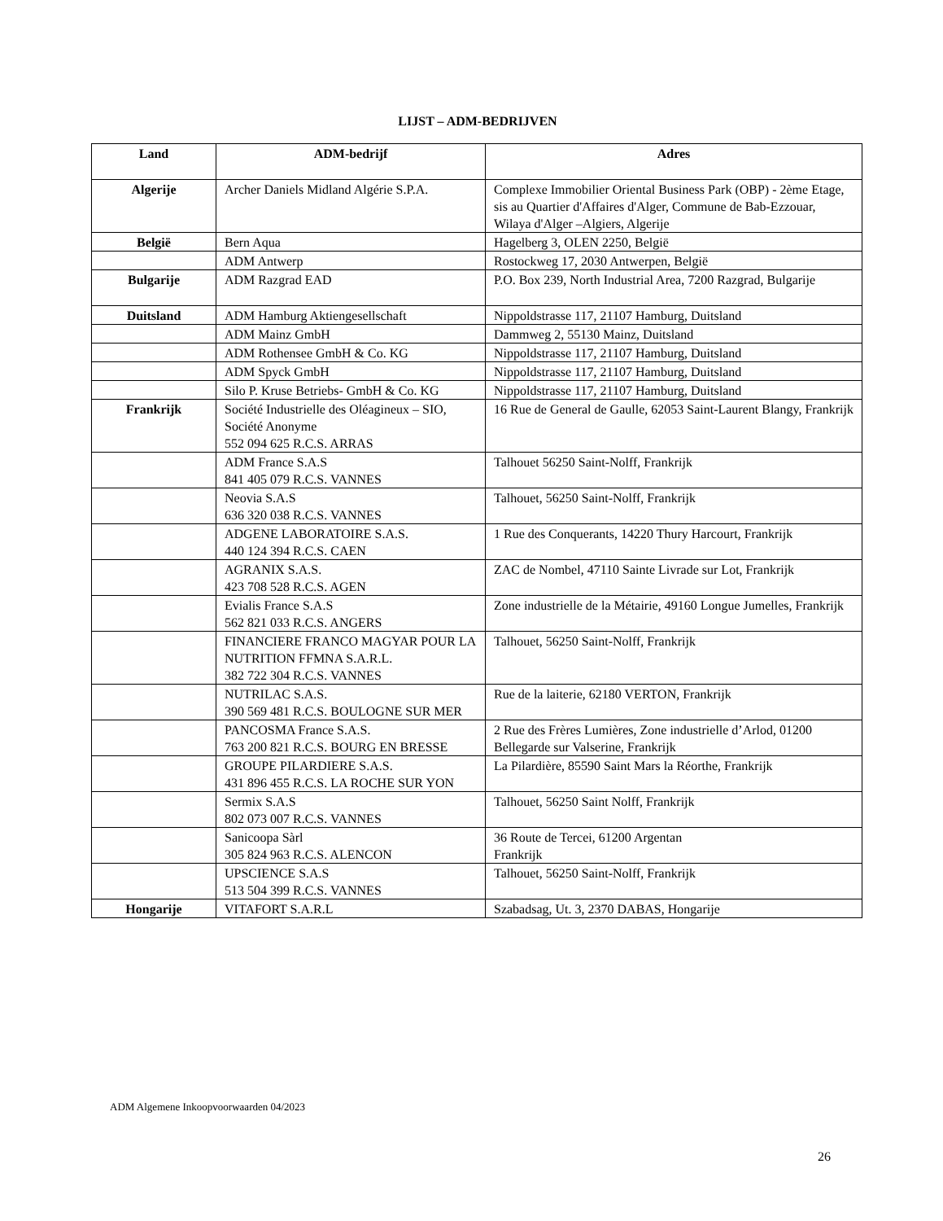LIJST – ADM-BEDRIJVEN
| Land | ADM-bedrijf | Adres |
| --- | --- | --- |
| Algerije | Archer Daniels Midland Algérie S.P.A. | Complexe Immobilier Oriental Business Park (OBP) - 2ème Etage, sis au Quartier d'Affaires d'Alger, Commune de Bab-Ezzouar, Wilaya d'Alger –Algiers, Algerije |
| België | Bern Aqua | Hagelberg 3, OLEN 2250, België |
| | ADM Antwerp | Rostockweg 17, 2030 Antwerpen, België |
| Bulgarije | ADM Razgrad EAD | P.O. Box 239, North Industrial Area, 7200 Razgrad, Bulgarije |
| Duitsland | ADM Hamburg Aktiengesellschaft | Nippoldstrasse 117, 21107 Hamburg, Duitsland |
| | ADM Mainz GmbH | Dammweg 2, 55130 Mainz, Duitsland |
| | ADM Rothensee GmbH & Co. KG | Nippoldstrasse 117, 21107 Hamburg, Duitsland |
| | ADM Spyck GmbH | Nippoldstrasse 117, 21107 Hamburg, Duitsland |
| | Silo P. Kruse Betriebs- GmbH & Co. KG | Nippoldstrasse 117, 21107 Hamburg, Duitsland |
| Frankrijk | Société Industrielle des Oléagineux – SIO, Société Anonyme 552 094 625 R.C.S. ARRAS | 16 Rue de General de Gaulle, 62053 Saint-Laurent Blangy, Frankrijk |
| | ADM France S.A.S 841 405 079 R.C.S. VANNES | Talhouet 56250 Saint-Nolff, Frankrijk |
| | Neovia S.A.S 636 320 038 R.C.S. VANNES | Talhouet, 56250 Saint-Nolff, Frankrijk |
| | ADGENE LABORATOIRE S.A.S. 440 124 394 R.C.S. CAEN | 1 Rue des Conquerants, 14220 Thury Harcourt, Frankrijk |
| | AGRANIX S.A.S. 423 708 528 R.C.S. AGEN | ZAC de Nombel, 47110 Sainte Livrade sur Lot, Frankrijk |
| | Evialis France S.A.S 562 821 033 R.C.S. ANGERS | Zone industrielle de la Métairie, 49160 Longue Jumelles, Frankrijk |
| | FINANCIERE FRANCO MAGYAR POUR LA NUTRITION FFMNA S.A.R.L. 382 722 304 R.C.S. VANNES | Talhouet, 56250 Saint-Nolff, Frankrijk |
| | NUTRILAC S.A.S. 390 569 481 R.C.S. BOULOGNE SUR MER | Rue de la laiterie, 62180 VERTON, Frankrijk |
| | PANCOSMA France S.A.S. 763 200 821 R.C.S. BOURG EN BRESSE | 2 Rue des Frères Lumières, Zone industrielle d’Arlod, 01200 Bellegarde sur Valserine, Frankrijk |
| | GROUPE PILARDIERE S.A.S. 431 896 455 R.C.S. LA ROCHE SUR YON | La Pilardière, 85590 Saint Mars la Réorthe, Frankrijk |
| | Sermix S.A.S 802 073 007 R.C.S. VANNES | Talhouet, 56250 Saint Nolff, Frankrijk |
| | Sanicoopa Sàrl 305 824 963 R.C.S. ALENCON | 36 Route de Tercei, 61200 Argentan Frankrijk |
| | UPSCIENCE S.A.S 513 504 399 R.C.S. VANNES | Talhouet, 56250 Saint-Nolff, Frankrijk |
| Hongarije | VITAFORT S.A.R.L | Szabadsag, Ut. 3, 2370 DABAS, Hongarije |
ADM Algemene Inkoopvoorwaarden 04/2023
26